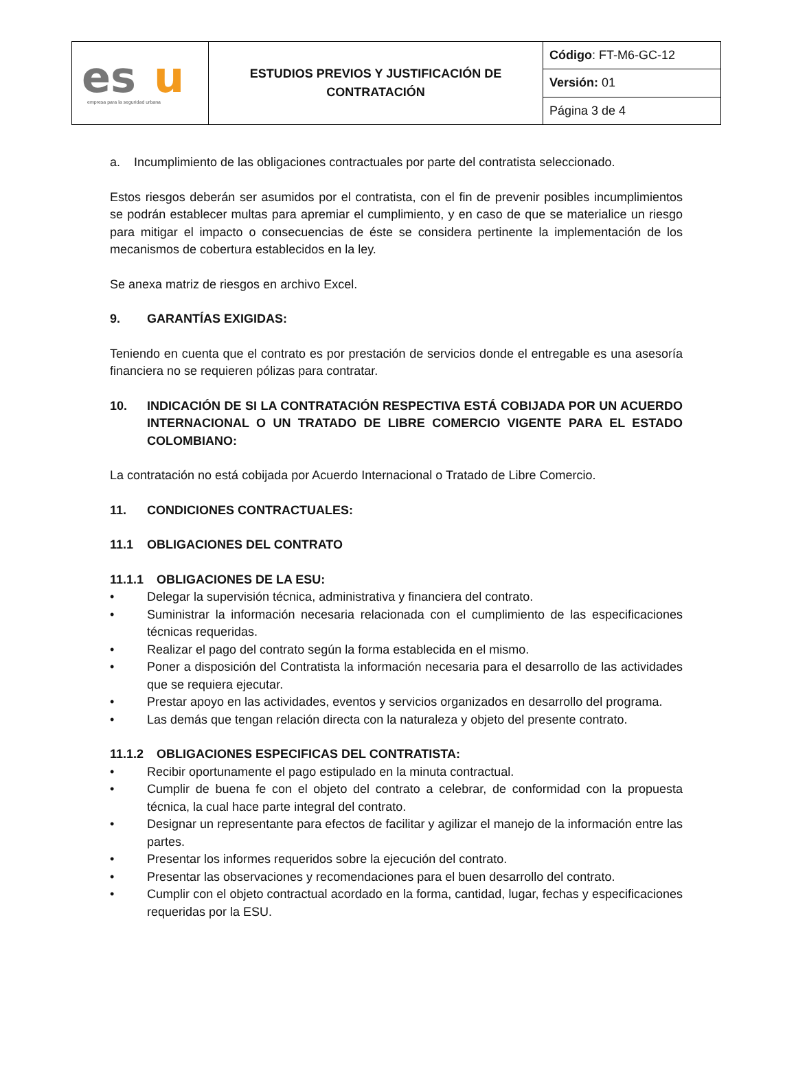| es u empresa para la seguridad urbana | ESTUDIOS PREVIOS Y JUSTIFICACIÓN DE CONTRATACIÓN | Código : FT-M6-GC-12 |
| | | Versión: 01 |
| | | Página 3 de 4 |
a. Incumplimiento de las obligaciones contractuales por parte del contratista seleccionado.
Estos riesgos deberán ser asumidos por el contratista, con el fin de prevenir posibles incumplimientos se podrán establecer multas para apremiar el cumplimiento, y en caso de que se materialice un riesgo para mitigar el impacto o consecuencias de éste se considera pertinente la implementación de los mecanismos de cobertura establecidos en la ley.
Se anexa matriz de riesgos en archivo Excel.
9. GARANTÍAS EXIGIDAS:
Teniendo en cuenta que el contrato es por prestación de servicios donde el entregable es una asesoría financiera no se requieren pólizas para contratar.
10. INDICACIÓN DE SI LA CONTRATACIÓN RESPECTIVA ESTÁ COBIJADA POR UN ACUERDO INTERNACIONAL O UN TRATADO DE LIBRE COMERCIO VIGENTE PARA EL ESTADO COLOMBIANO:
La contratación no está cobijada por Acuerdo Internacional o Tratado de Libre Comercio.
11. CONDICIONES CONTRACTUALES:
11.1 OBLIGACIONES DEL CONTRATO
11.1.1 OBLIGACIONES DE LA ESU:
• Delegar la supervisión técnica, administrativa y financiera del contrato.
• Suministrar la información necesaria relacionada con el cumplimiento de las especificaciones técnicas requeridas.
• Realizar el pago del contrato según la forma establecida en el mismo.
• Poner a disposición del Contratista la información necesaria para el desarrollo de las actividades que se requiera ejecutar.
• Prestar apoyo en las actividades, eventos y servicios organizados en desarrollo del programa.
• Las demás que tengan relación directa con la naturaleza y objeto del presente contrato.
11.1.2 OBLIGACIONES ESPECIFICAS DEL CONTRATISTA:
• Recibir oportunamente el pago estipulado en la minuta contractual.
• Cumplir de buena fe con el objeto del contrato a celebrar, de conformidad con la propuesta técnica, la cual hace parte integral del contrato.
• Designar un representante para efectos de facilitar y agilizar el manejo de la información entre las partes.
• Presentar los informes requeridos sobre la ejecución del contrato.
• Presentar las observaciones y recomendaciones para el buen desarrollo del contrato.
• Cumplir con el objeto contractual acordado en la forma, cantidad, lugar, fechas y especificaciones requeridas por la ESU.